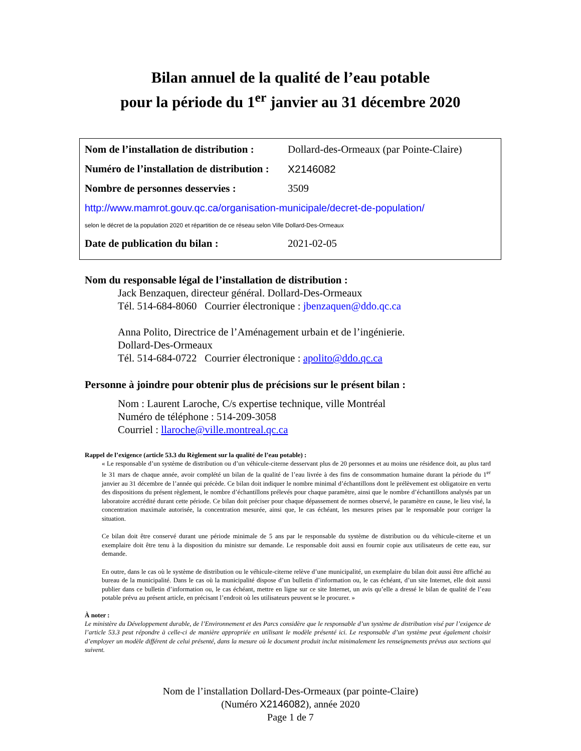Bilan annuel de la qualité de l’eau potable
pour la période du 1<sup>er</sup> janvier au 31 décembre 2020
Nom de l’installation de distribution : Dollard-des-Ormeaux (par Pointe-Claire)
Numéro de l’installation de distribution : X2146082
Nombre de personnes desservies : 3509
http://www.mamrot.gouv.qc.ca/organisation-municipale/decret-de-population/
selon le décret de la population 2020 et répartition de ce réseau selon Ville Dollard-Des-Ormeaux
Date de publication du bilan : 2021-02-05
Nom du responsable légal de l’installation de distribution :
Jack Benzaquen, directeur général. Dollard-Des-Ormeaux
Tél. 514-684-8060 Courrier électronique : jbenzaquen@ddo.qc.ca
Anna Polito, Directrice de l’Aménagement urbain et de l’ingénierie.
Dollard-Des-Ormeaux
Tél. 514-684-0722 Courrier électronique : apolito@ddo.qc.ca
Personne à joindre pour obtenir plus de précisions sur le présent bilan :
Nom : Laurent Laroche, C/s expertise technique, ville Montréal
Numéro de téléphone : 514-209-3058
Courriel : llaroche@ville.montreal.qc.ca
Rappel de l’exigence (article 53.3 du Règlement sur la qualité de l’eau potable) :
« Le responsable d’un système de distribution ou d’un véhicule-citerne desservant plus de 20 personnes et au moins une résidence doit, au plus tard le 31 mars de chaque année, avoir complété un bilan de la qualité de l’eau livrée à des fins de consommation humaine durant la période du 1<sup>er</sup> janvier au 31 décembre de l’année qui précède. Ce bilan doit indiquer le nombre minimal d’échantillons dont le prélèvement est obligatoire en vertu des dispositions du présent règlement, le nombre d’échantillons prélevés pour chaque paramètre, ainsi que le nombre d’échantillons analysés par un laboratoire accrédité durant cette période. Ce bilan doit préciser pour chaque dépassement de normes observé, le paramètre en cause, le lieu visé, la concentration maximale autorisée, la concentration mesurée, ainsi que, le cas échéant, les mesures prises par le responsable pour corriger la situation.
Ce bilan doit être conservé durant une période minimale de 5 ans par le responsable du système de distribution ou du véhicule-citerne et un exemplaire doit être tenu à la disposition du ministre sur demande. Le responsable doit aussi en fournir copie aux utilisateurs de cette eau, sur demande.
En outre, dans le cas où le système de distribution ou le véhicule-citerne relève d’une municipalité, un exemplaire du bilan doit aussi être affiché au bureau de la municipalité. Dans le cas où la municipalité dispose d’un bulletin d’information ou, le cas échéant, d’un site Internet, elle doit aussi publier dans ce bulletin d’information ou, le cas échéant, mettre en ligne sur ce site Internet, un avis qu’elle a dressé le bilan de qualité de l’eau potable prévu au présent article, en précisant l’endroit où les utilisateurs peuvent se le procurer. »
À noter :
Le ministère du Développement durable, de l’Environnement et des Parcs considère que le responsable d’un système de distribution visé par l’exigence de l’article 53.3 peut répondre à celle-ci de manière appropriée en utilisant le modèle présenté ici. Le responsable d’un système peut également choisir d’employer un modèle différent de celui présenté, dans la mesure où le document produit inclut minimalement les renseignements prévus aux sections qui suivent.
Nom de l’installation Dollard-Des-Ormeaux (par pointe-Claire)
(Numéro X2146082), année 2020
Page 1 de 7